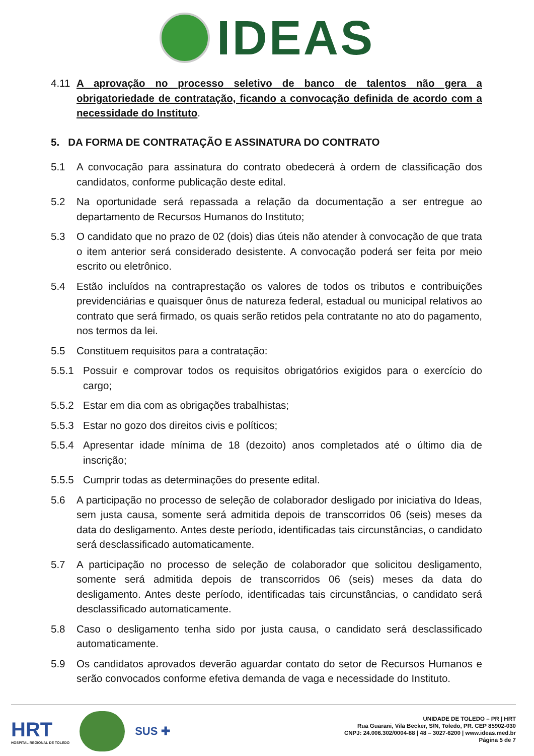IDEAS
4.11 A aprovação no processo seletivo de banco de talentos não gera a obrigatoriedade de contratação, ficando a convocação definida de acordo com a necessidade do Instituto.
5. DA FORMA DE CONTRATAÇÃO E ASSINATURA DO CONTRATO
5.1 A convocação para assinatura do contrato obedecerá à ordem de classificação dos candidatos, conforme publicação deste edital.
5.2 Na oportunidade será repassada a relação da documentação a ser entregue ao departamento de Recursos Humanos do Instituto;
5.3 O candidato que no prazo de 02 (dois) dias úteis não atender à convocação de que trata o item anterior será considerado desistente. A convocação poderá ser feita por meio escrito ou eletrônico.
5.4 Estão incluídos na contraprestação os valores de todos os tributos e contribuições previdenciárias e quaisquer ônus de natureza federal, estadual ou municipal relativos ao contrato que será firmado, os quais serão retidos pela contratante no ato do pagamento, nos termos da lei.
5.5 Constituem requisitos para a contratação:
5.5.1 Possuir e comprovar todos os requisitos obrigatórios exigidos para o exercício do cargo;
5.5.2 Estar em dia com as obrigações trabalhistas;
5.5.3 Estar no gozo dos direitos civis e políticos;
5.5.4 Apresentar idade mínima de 18 (dezoito) anos completados até o último dia de inscrição;
5.5.5 Cumprir todas as determinações do presente edital.
5.6 A participação no processo de seleção de colaborador desligado por iniciativa do Ideas, sem justa causa, somente será admitida depois de transcorridos 06 (seis) meses da data do desligamento. Antes deste período, identificadas tais circunstâncias, o candidato será desclassificado automaticamente.
5.7 A participação no processo de seleção de colaborador que solicitou desligamento, somente será admitida depois de transcorridos 06 (seis) meses da data do desligamento. Antes deste período, identificadas tais circunstâncias, o candidato será desclassificado automaticamente.
5.8 Caso o desligamento tenha sido por justa causa, o candidato será desclassificado automaticamente.
5.9 Os candidatos aprovados deverão aguardar contato do setor de Recursos Humanos e serão convocados conforme efetiva demanda de vaga e necessidade do Instituto.
HRT
HOSPITAL REGIONAL DE TOLEDO
SUS ✚
UNIDADE DE TOLEDO – PR | HRT
Rua Guarani, Vila Becker, S/N, Toledo, PR. CEP 85902-030
CNPJ: 24.006.302/0004-88 | 48 – 3027-6200 | www.ideas.med.br
Página 5 de 7